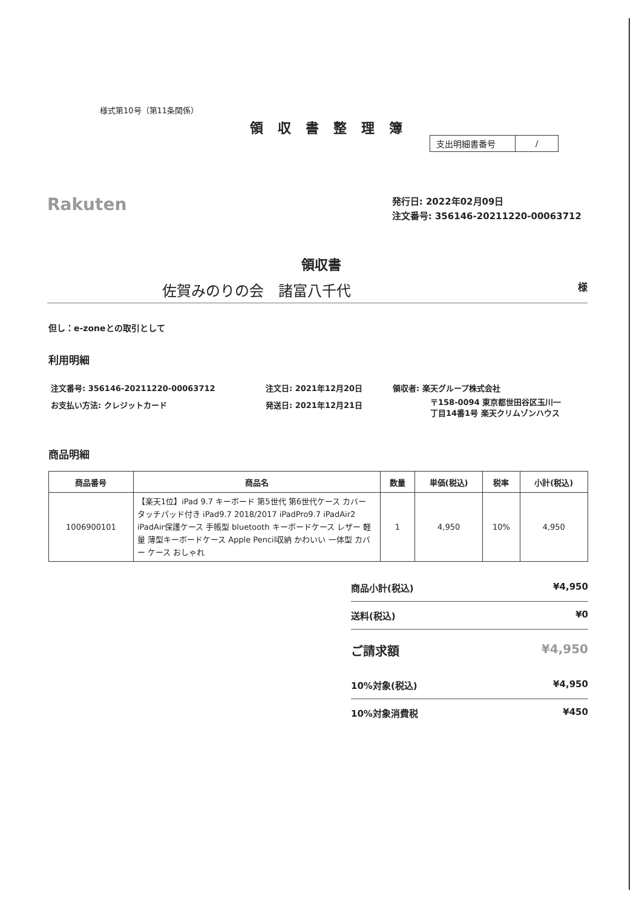様式第10号（第11条関係）
領収書整理簿
| 支出明細書番号 | / |
Rakuten
発行日: 2022年02月09日
注文番号: 356146-20211220-00063712
領収書
佐賀みのりの会　諸富八千代 様
但し：e-zoneとの取引として
利用明細
注文番号: 356146-20211220-00063712
お支払い方法: クレジットカード
注文日: 2021年12月20日
発送日: 2021年12月21日
領収者: 楽天グループ株式会社
〒158-0094 東京都世田谷区玉川一
丁目14番1号 楽天クリムゾンハウス
商品明細
| 商品番号 | 商品名 | 数量 | 単価(税込) | 税率 | 小計(税込) |
| --- | --- | --- | --- | --- | --- |
| 1006900101 | 【楽天1位】iPad 9.7 キーボード 第5世代 第6世代ケース カバー タッチパッド付き iPad9.7 2018/2017 iPadPro9.7 iPadAir2 iPadAir保護ケース 手帳型 bluetooth キーボードケース レザー 軽量 薄型キーボードケース Apple Pencil収納 かわいい 一体型 カバー ケース おしゃれ | 1 | 4,950 | 10% | 4,950 |
商品小計(税込) ¥4,950
送料(税込) ¥0
ご請求額 ¥4,950
10%対象(税込) ¥4,950
10%対象消費税 ¥450